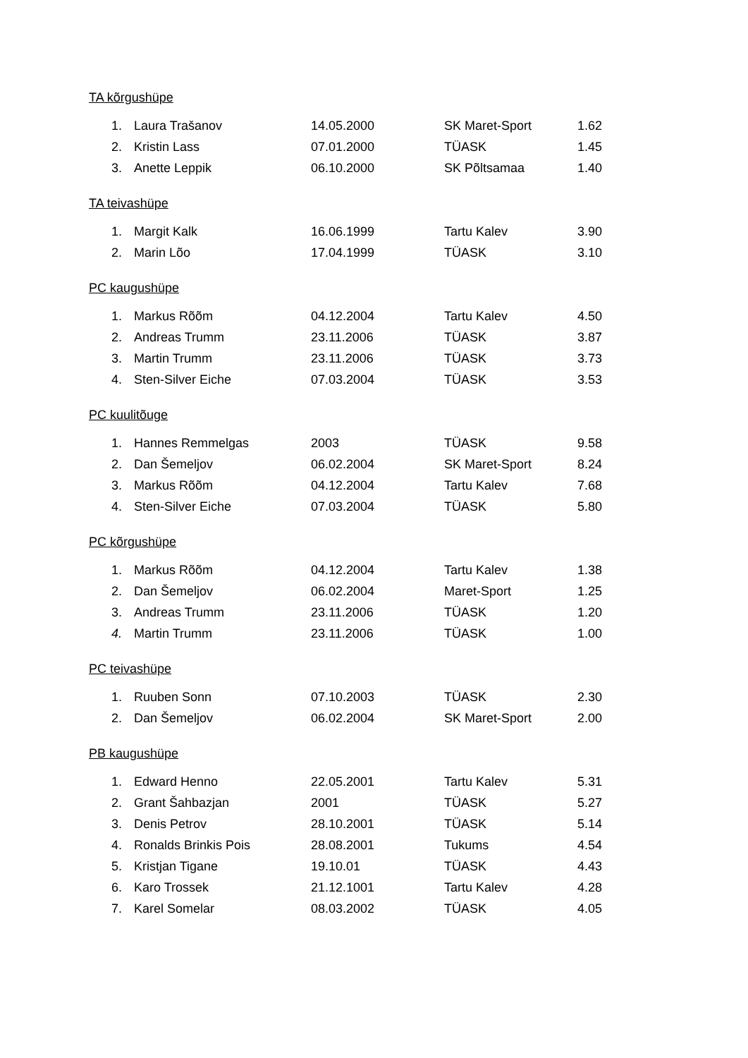TA kõrgushüpe
| 1. | Laura Trašanov | 14.05.2000 | SK Maret-Sport | 1.62 |
| 2. | Kristin Lass | 07.01.2000 | TÜASK | 1.45 |
| 3. | Anette Leppik | 06.10.2000 | SK Põltsamaa | 1.40 |
TA teivashüpe
| 1. | Margit Kalk | 16.06.1999 | Tartu Kalev | 3.90 |
| 2. | Marin Lõo | 17.04.1999 | TÜASK | 3.10 |
PC kaugushüpe
| 1. | Markus Rõõm | 04.12.2004 | Tartu Kalev | 4.50 |
| 2. | Andreas Trumm | 23.11.2006 | TÜASK | 3.87 |
| 3. | Martin Trumm | 23.11.2006 | TÜASK | 3.73 |
| 4. | Sten-Silver Eiche | 07.03.2004 | TÜASK | 3.53 |
PC kuulitõuge
| 1. | Hannes Remmelgas | 2003 | TÜASK | 9.58 |
| 2. | Dan Šemeljov | 06.02.2004 | SK Maret-Sport | 8.24 |
| 3. | Markus Rõõm | 04.12.2004 | Tartu Kalev | 7.68 |
| 4. | Sten-Silver Eiche | 07.03.2004 | TÜASK | 5.80 |
PC kõrgushüpe
| 1. | Markus Rõõm | 04.12.2004 | Tartu Kalev | 1.38 |
| 2. | Dan Šemeljov | 06.02.2004 | Maret-Sport | 1.25 |
| 3. | Andreas Trumm | 23.11.2006 | TÜASK | 1.20 |
| 4. | Martin Trumm | 23.11.2006 | TÜASK | 1.00 |
PC teivashüpe
| 1. | Ruuben Sonn | 07.10.2003 | TÜASK | 2.30 |
| 2. | Dan Šemeljov | 06.02.2004 | SK Maret-Sport | 2.00 |
PB kaugushüpe
| 1. | Edward Henno | 22.05.2001 | Tartu Kalev | 5.31 |
| 2. | Grant Šahbazjan | 2001 | TÜASK | 5.27 |
| 3. | Denis Petrov | 28.10.2001 | TÜASK | 5.14 |
| 4. | Ronalds Brinkis Pois | 28.08.2001 | Tukums | 4.54 |
| 5. | Kristjan Tigane | 19.10.01 | TÜASK | 4.43 |
| 6. | Karo Trossek | 21.12.1001 | Tartu Kalev | 4.28 |
| 7. | Karel Somelar | 08.03.2002 | TÜASK | 4.05 |